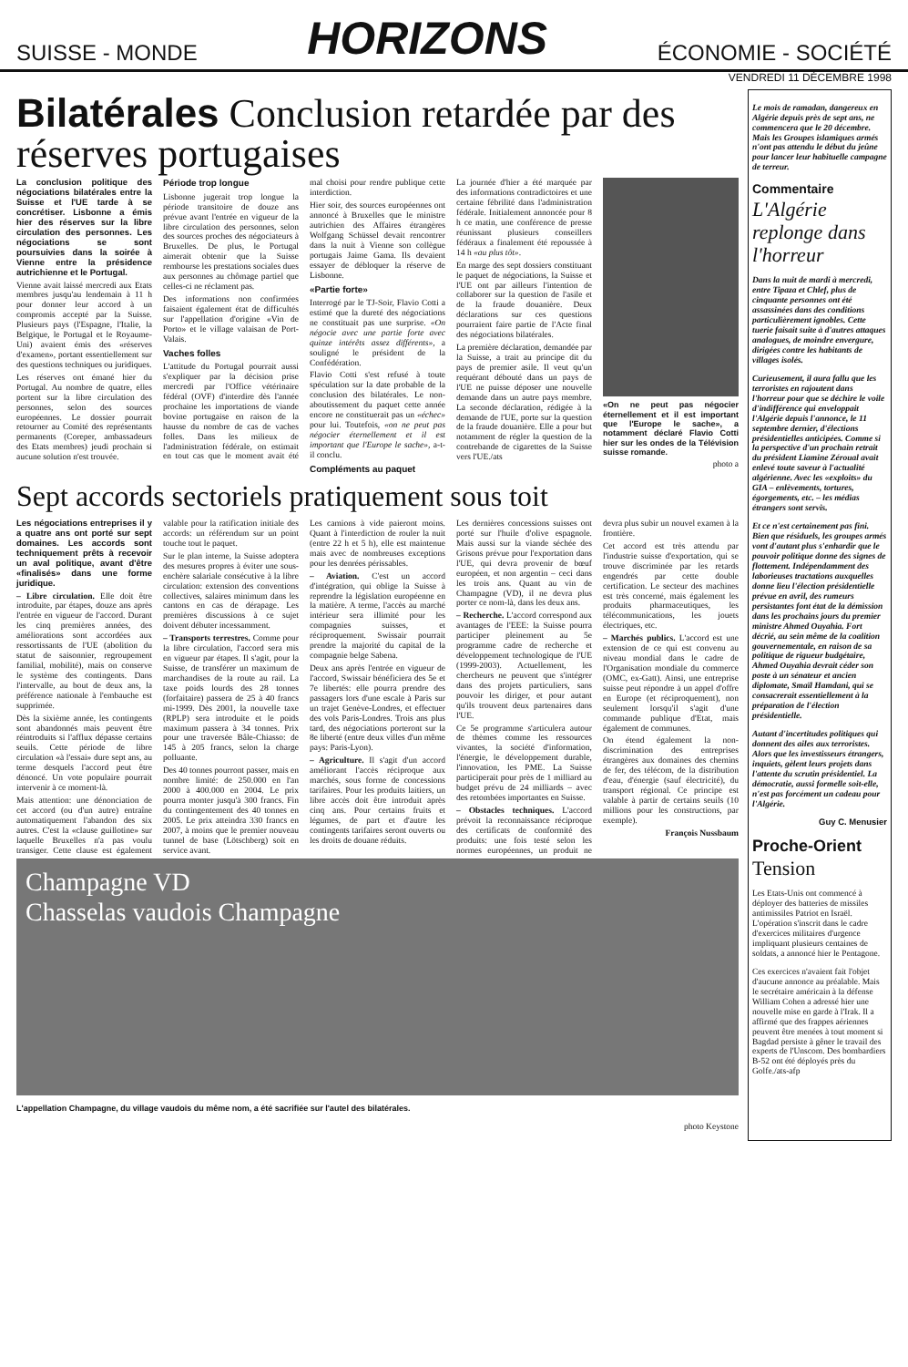SUISSE - MONDE
HORIZONS
ÉCONOMIE - SOCIÉTÉ
VENDREDI 11 DÉCEMBRE 1998
Bilatérales Conclusion retardée par des réserves portugaises
La conclusion politique des négociations bilatérales entre la Suisse et l'UE tarde à se concrétiser. Lisbonne a émis hier des réserves sur la libre circulation des personnes. Les négociations se sont poursuivies dans la soirée à Vienne entre la présidence autrichienne et le Portugal.
Vienne avait laissé mercredi aux Etats membres jusqu'au lendemain à 11 h pour donner leur accord à un compromis accepté par la Suisse. Plusieurs pays (l'Espagne, l'Italie, la Belgique, le Portugal et le Royaume-Uni) avaient émis des «réserves d'examen», portant essentiellement sur des questions techniques ou juridiques.
Les réserves ont émané hier du Portugal. Au nombre de quatre, elles portent sur la libre circulation des personnes, selon des sources européennes. Le dossier pourrait retourner au Comité des représentants permanents (Coreper, ambassadeurs des Etats membres) jeudi prochain si aucune solution n'est trouvée.
Période trop longue
Lisbonne jugerait trop longue la période transitoire de douze ans prévue avant l'entrée en vigueur de la libre circulation des personnes, selon des sources proches des négociateurs à Bruxelles. De plus, le Portugal aimerait obtenir que la Suisse rembourse les prestations sociales dues aux personnes au chômage partiel que celles-ci ne réclament pas.
Des informations non confirmées faisaient également état de difficultés sur l'appellation d'origine «Vin de Porto» et le village valaisan de Port-Valais.
Vaches folles
L'attitude du Portugal pourrait aussi s'expliquer par la décision prise mercredi par l'Office vétérinaire fédéral (OVF) d'interdire dès l'année prochaine les importations de viande bovine portugaise en raison de la hausse du nombre de cas de vaches folles. Dans les milieux de l'administration fédérale, on estimait en tout cas que le moment avait été mal choisi pour rendre publique cette interdiction.
Hier soir, des sources européennes ont annoncé à Bruxelles que le ministre autrichien des Affaires étrangères Wolfgang Schüssel devait rencontrer dans la nuit à Vienne son collègue portugais Jaime Gama. Ils devaient essayer de débloquer la réserve de Lisbonne.
«Partie forte»
Interrogé par le TJ-Soir, Flavio Cotti a estimé que la dureté des négociations ne constituait pas une surprise. «On négocie avec une partie forte avec quinze intérêts assez différents», a souligné le président de la Confédération.
Flavio Cotti s'est refusé à toute spéculation sur la date probable de la conclusion des bilatérales. Le non-aboutissement du paquet cette année encore ne constituerait pas un «échec» pour lui. Toutefois, «on ne peut pas négocier éternellement et il est important que l'Europe le sache», a-t-il conclu.
Compléments au paquet
La journée d'hier a été marquée par des informations contradictoires et une certaine fébrilité dans l'administration fédérale. Initialement annoncée pour 8 h ce matin, une conférence de presse réunissant plusieurs conseillers fédéraux a finalement été repoussée à 14 h «au plus tôt».
En marge des sept dossiers constituant le paquet de négociations, la Suisse et l'UE ont par ailleurs l'intention de collaborer sur la question de l'asile et de la fraude douanière. Deux déclarations sur ces questions pourraient faire partie de l'Acte final des négociations bilatérales.
La première déclaration, demandée par la Suisse, a trait au principe dit du pays de premier asile. Il veut qu'un requérant débouté dans un pays de l'UE ne puisse déposer une nouvelle demande dans un autre pays membre. La seconde déclaration, rédigée à la demande de l'UE, porte sur la question de la fraude douanière. Elle a pour but notamment de régler la question de la contrebande de cigarettes de la Suisse vers l'UE./ats
«On ne peut pas négocier éternellement et il est important que l'Europe le sache», a notamment déclaré Flavio Cotti hier sur les ondes de la Télévision suisse romande.
photo a
Sept accords sectoriels pratiquement sous toit
Les négociations entreprises il y a quatre ans ont porté sur sept domaines. Les accords sont techniquement prêts à recevoir un aval politique, avant d'être «finalisés» dans une forme juridique.
– Libre circulation. Elle doit être introduite, par étapes, douze ans après l'entrée en vigueur de l'accord. Durant les cinq premières années, des améliorations sont accordées aux ressortissants de l'UE (abolition du statut de saisonnier, regroupement familial, mobilité), mais on conserve le système des contingents. Dans l'intervalle, au bout de deux ans, la préférence nationale à l'embauche est supprimée.
Dès la sixième année, les contingents sont abandonnés mais peuvent être réintroduits si l'afflux dépasse certains seuils. Cette période de libre circulation «à l'essai» dure sept ans, au terme desquels l'accord peut être dénoncé. Un vote populaire pourrait intervenir à ce moment-là.
Mais attention: une dénonciation de cet accord (ou d'un autre) entraîne automatiquement l'abandon des six autres. C'est la «clause guillotine» sur laquelle Bruxelles n'a pas voulu transiger. Cette clause est également valable pour la ratification initiale des accords: un référendum sur un point touche tout le paquet.
Sur le plan interne, la Suisse adoptera des mesures propres à éviter une sous-enchère salariale consécutive à la libre circulation: extension des conventions collectives, salaires minimum dans les cantons en cas de dérapage. Les premières discussions à ce sujet doivent débuter incessamment.
– Transports terrestres. Comme pour la libre circulation, l'accord sera mis en vigueur par étapes. Il s'agit, pour la Suisse, de transférer un maximum de marchandises de la route au rail. La taxe poids lourds des 28 tonnes (forfaitaire) passera de 25 à 40 francs mi-1999. Dès 2001, la nouvelle taxe (RPLP) sera introduite et le poids maximum passera à 34 tonnes. Prix pour une traversée Bâle-Chiasso: de 145 à 205 francs, selon la charge polluante.
Des 40 tonnes pourront passer, mais en nombre limité: de 250.000 en l'an 2000 à 400.000 en 2004. Le prix pourra monter jusqu'à 300 francs. Fin du contingentement des 40 tonnes en 2005. Le prix atteindra 330 francs en 2007, à moins que le premier nouveau tunnel de base (Lötschberg) soit en service avant.
Les camions à vide paieront moins. Quant à l'interdiction de rouler la nuit (entre 22 h et 5 h), elle est maintenue mais avec de nombreuses exceptions pour les denrées périssables.
– Aviation. C'est un accord d'intégration, qui oblige la Suisse à reprendre la législation européenne en la matière. A terme, l'accès au marché intérieur sera illimité pour les compagnies suisses, et réciproquement. Swissair pourrait prendre la majorité du capital de la compagnie belge Sabena.
Deux ans après l'entrée en vigueur de l'accord, Swissair bénéficiera des 5e et 7e libertés: elle pourra prendre des passagers lors d'une escale à Paris sur un trajet Genève-Londres, et effectuer des vols Paris-Londres. Trois ans plus tard, des négociations porteront sur la 8e liberté (entre deux villes d'un même pays: Paris-Lyon).
– Agriculture. Il s'agit d'un accord améliorant l'accès réciproque aux marchés, sous forme de concessions tarifaires. Pour les produits laitiers, un libre accès doit être introduit après cinq ans. Pour certains fruits et légumes, de part et d'autre les contingents tarifaires seront ouverts ou les droits de douane réduits.
Les dernières concessions suisses ont porté sur l'huile d'olive espagnole. Mais aussi sur la viande séchée des Grisons prévue pour l'exportation dans l'UE, qui devra provenir de bœuf européen, et non argentin – ceci dans les trois ans. Quant au vin de Champagne (VD), il ne devra plus porter ce nom-là, dans les deux ans.
– Recherche. L'accord correspond aux avantages de l'EEE: la Suisse pourra participer pleinement au 5e programme cadre de recherche et développement technologique de l'UE (1999-2003). Actuellement, les chercheurs ne peuvent que s'intégrer dans des projets particuliers, sans pouvoir les diriger, et pour autant qu'ils trouvent deux partenaires dans l'UE.
Ce 5e programme s'articulera autour de thèmes comme les ressources vivantes, la société d'information, l'énergie, le développement durable, l'innovation, les PME. La Suisse participerait pour près de 1 milliard au budget prévu de 24 milliards – avec des retombées importantes en Suisse.
– Obstacles techniques. L'accord prévoit la reconnaissance réciproque des certificats de conformité des produits: une fois testé selon les normes européennes, un produit ne devra plus subir un nouvel examen à la frontière.
Cet accord est très attendu par l'industrie suisse d'exportation, qui se trouve discriminée par les retards engendrés par cette double certification. Le secteur des machines est très concerné, mais également les produits pharmaceutiques, les télécommunications, les jouets électriques, etc.
– Marchés publics. L'accord est une extension de ce qui est convenu au niveau mondial dans le cadre de l'Organisation mondiale du commerce (OMC, ex-Gatt). Ainsi, une entreprise suisse peut répondre à un appel d'offre en Europe (et réciproquement), non seulement lorsqu'il s'agit d'une commande publique d'Etat, mais également de communes.
On étend également la non-discrimination des entreprises étrangères aux domaines des chemins de fer, des télécom, de la distribution d'eau, d'énergie (sauf électricité), du transport régional. Ce principe est valable à partir de certains seuils (10 millions pour les constructions, par exemple).
François Nussbaum
Champagne VD
Chasselas vaudois Champagne
L'appellation Champagne, du village vaudois du même nom, a été sacrifiée sur l'autel des bilatérales.
photo Keystone
Le mois de ramadan, dangereux en Algérie depuis près de sept ans, ne commencera que le 20 décembre. Mais les Groupes islamiques armés n'ont pas attendu le début du jeûne pour lancer leur habituelle campagne de terreur.
Commentaire
L'Algérie replonge dans l'horreur
Dans la nuit de mardi à mercredi, entre Tipaza et Chlef, plus de cinquante personnes ont été assassinées dans des conditions particulièrement ignobles. Cette tuerie faisait suite à d'autres attaques analogues, de moindre envergure, dirigées contre les habitants de villages isolés.
Curieusement, il aura fallu que les terroristes en rajoutent dans l'horreur pour que se déchire le voile d'indifférence qui enveloppait l'Algérie depuis l'annonce, le 11 septembre dernier, d'élections présidentielles anticipées. Comme si la perspective d'un prochain retrait du président Liamine Zéroual avait enlevé toute saveur à l'actualité algérienne. Avec les «exploits» du GIA – enlèvements, tortures, égorgements, etc. – les médias étrangers sont servis.
Et ce n'est certainement pas fini. Bien que résiduels, les groupes armés vont d'autant plus s'enhardir que le pouvoir politique donne des signes de flottement. Indépendamment des laborieuses tractations auxquelles donne lieu l'élection présidentielle prévue en avril, des rumeurs persistantes font état de la démission dans les prochains jours du premier ministre Ahmed Ouyahia. Fort décrié, au sein même de la coalition gouvernementale, en raison de sa politique de rigueur budgétaire, Ahmed Ouyahia devrait céder son poste à un sénateur et ancien diplomate, Smaïl Hamdani, qui se consacrerait essentiellement à la préparation de l'élection présidentielle.
Autant d'incertitudes politiques qui donnent des ailes aux terroristes. Alors que les investisseurs étrangers, inquiets, gèlent leurs projets dans l'attente du scrutin présidentiel. La démocratie, aussi formelle soit-elle, n'est pas forcément un cadeau pour l'Algérie.
Guy C. Menusier
Proche-Orient
Tension
Les Etats-Unis ont commencé à déployer des batteries de missiles antimissiles Patriot en Israël. L'opération s'inscrit dans le cadre d'exercices militaires d'urgence impliquant plusieurs centaines de soldats, a annoncé hier le Pentagone.
Ces exercices n'avaient fait l'objet d'aucune annonce au préalable. Mais le secrétaire américain à la défense William Cohen a adressé hier une nouvelle mise en garde à l'Irak. Il a affirmé que des frappes aériennes peuvent être menées à tout moment si Bagdad persiste à gêner le travail des experts de l'Unscom. Des bombardiers B-52 ont été déployés près du Golfe./ats-afp